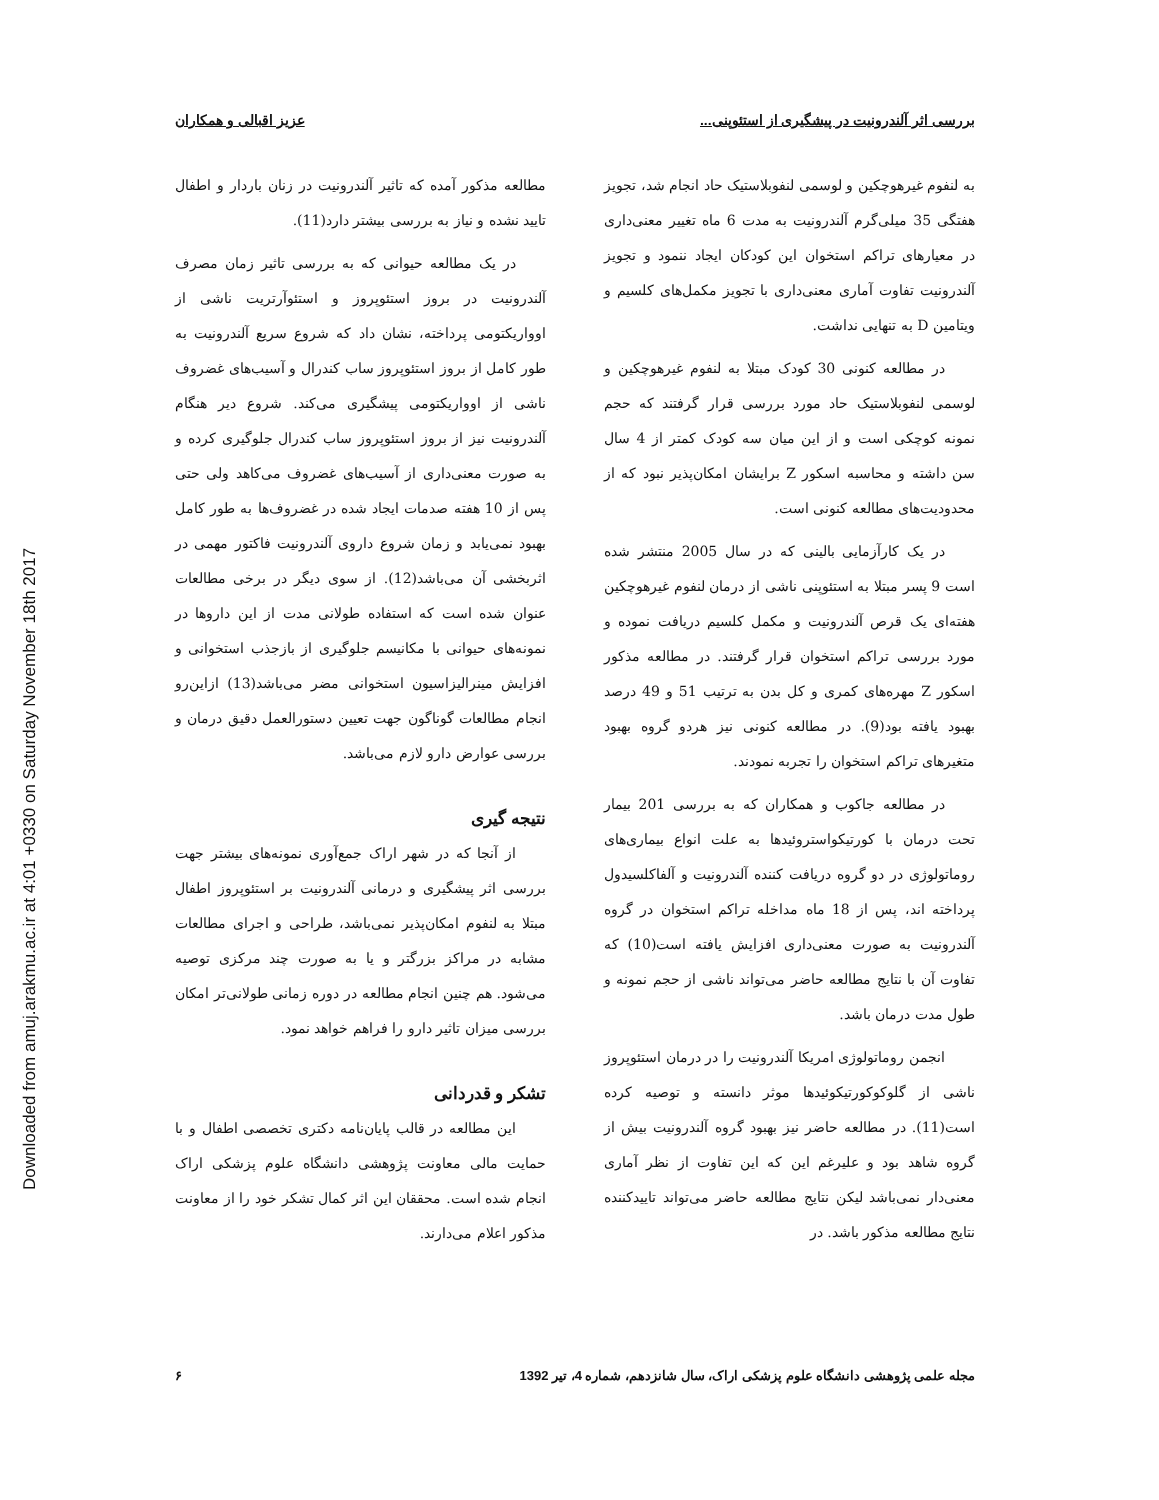Downloaded from amuj.arakmu.ac.ir at 4:01 +0330 on Saturday November 18th 2017
بررسی اثر آلندرونیت در پیشگیری از استئوپنی... عزیز اقبالی و همکاران
به لنفوم غیرهوچکین و لوسمی لنفوبلاستیک حاد انجام شد، تجویز هفتگی 35 میلی‌گرم آلندرونیت به مدت 6 ماه تغییر معنی‌داری در معیارهای تراکم استخوان این کودکان ایجاد ننمود و تجویز آلندرونیت تفاوت آماری معنی‌داری با تجویز مکمل‌های کلسیم و ویتامین D به تنهایی نداشت.
در مطالعه کنونی 30 کودک مبتلا به لنفوم غیرهوچکین و لوسمی لنفوبلاستیک حاد مورد بررسی قرار گرفتند که حجم نمونه کوچکی است و از این میان سه کودک کمتر از 4 سال سن داشته و محاسبه اسکور Z برایشان امکان‌پذیر نبود که از محدودیت‌های مطالعه کنونی است.
در یک کارآزمایی بالینی که در سال 2005 منتشر شده است 9 پسر مبتلا به استئوپنی ناشی از درمان لنفوم غیرهوچکین هفته‌ای یک قرص آلندرونیت و مکمل کلسیم دریافت نموده و مورد بررسی تراکم استخوان قرار گرفتند. در مطالعه مذکور اسکور Z مهره‌های کمری و کل بدن به ترتیب 51 و 49 درصد بهبود یافته بود(9). در مطالعه کنونی نیز هردو گروه بهبود متغیرهای تراکم استخوان را تجربه نمودند.
در مطالعه جاکوب و همکاران که به بررسی 201 بیمار تحت درمان با کورتیکواستروئیدها به علت انواع بیماری‌های روماتولوژی در دو گروه دریافت کننده آلندرونیت و آلفاکلسیدول پرداخته اند، پس از 18 ماه مداخله تراکم استخوان در گروه آلندرونیت به صورت معنی‌داری افزایش یافته است(10) که تفاوت آن با نتایج مطالعه حاضر می‌تواند ناشی از حجم نمونه و طول مدت درمان باشد.
انجمن روماتولوژی امریکا آلندرونیت را در درمان استئوپروز ناشی از گلوکوکورتیکوئیدها موثر دانسته و توصیه کرده است(11). در مطالعه حاضر نیز بهبود گروه آلندرونیت بیش از گروه شاهد بود و علیرغم این که این تفاوت از نظر آماری معنی‌دار نمی‌باشد لیکن نتایج مطالعه حاضر می‌تواند تاییدکننده نتایج مطالعه مذکور باشد. در
مطالعه مذکور آمده که تاثیر آلندرونیت در زنان باردار و اطفال تایید نشده و نیاز به بررسی بیشتر دارد(11).
در یک مطالعه حیوانی که به بررسی تاثیر زمان مصرف آلندرونیت در بروز استئوپروز و استئوآرتریت ناشی از اوواریکتومی پرداخته، نشان داد که شروع سریع آلندرونیت به طور کامل از بروز استئوپروز ساب کندرال و آسیب‌های غضروف ناشی از اوواریکتومی پیشگیری می‌کند. شروع دیر هنگام آلندرونیت نیز از بروز استئوپروز ساب کندرال جلوگیری کرده و به صورت معنی‌داری از آسیب‌های غضروف می‌کاهد ولی حتی پس از 10 هفته صدمات ایجاد شده در غضروف‌ها به طور کامل بهبود نمی‌یابد و زمان شروع داروی آلندرونیت فاکتور مهمی در اثربخشی آن می‌باشد(12). از سوی دیگر در برخی مطالعات عنوان شده است که استفاده طولانی مدت از این داروها در نمونه‌های حیوانی با مکانیسم جلوگیری از بازجذب استخوانی و افزایش مینرالیزاسیون استخوانی مضر می‌باشد(13) ازاین‌رو انجام مطالعات گوناگون جهت تعیین دستورالعمل دقیق درمان و بررسی عوارض دارو لازم می‌باشد.
نتیجه گیری
از آنجا که در شهر اراک جمع‌آوری نمونه‌های بیشتر جهت بررسی اثر پیشگیری و درمانی آلندرونیت بر استئوپروز اطفال مبتلا به لنفوم امکان‌پذیر نمی‌باشد، طراحی و اجرای مطالعات مشابه در مراکز بزرگتر و یا به صورت چند مرکزی توصیه می‌شود. هم چنین انجام مطالعه در دوره زمانی طولانی‌تر امکان بررسی میزان تاثیر دارو را فراهم خواهد نمود.
تشکر و قدردانی
این مطالعه در قالب پایان‌نامه دکتری تخصصی اطفال و با حمایت مالی معاونت پژوهشی دانشگاه علوم پزشکی اراک انجام شده است. محققان این اثر کمال تشکر خود را از معاونت مذکور اعلام می‌دارند.
مجله علمی پژوهشی دانشگاه علوم پزشکی اراک، سال شانزدهم، شماره 4، تیر 1392 ۶